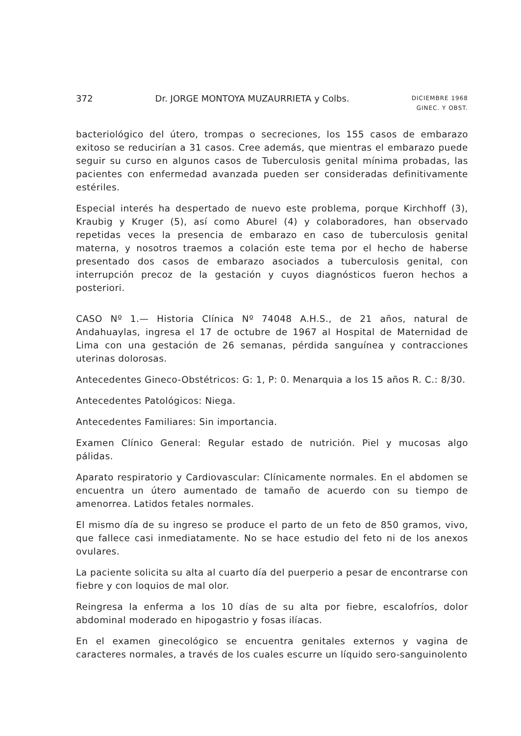372 Dr. JORGE MONTOYA MUZAURRIETA y Colbs. DICIEMBRE 1968
GINEC. Y OBST.
bacteriológico del útero, trompas o secreciones, los 155 casos de embarazo exitoso se reducirían a 31 casos. Cree además, que mientras el embarazo puede seguir su curso en algunos casos de Tuberculosis genital mínima probadas, las pacientes con enfermedad avanzada pueden ser consideradas definitivamente estériles.
Especial interés ha despertado de nuevo este problema, porque Kirchhoff (3), Kraubig y Kruger (5), así como Aburel (4) y colaboradores, han observado repetidas veces la presencia de embarazo en caso de tuberculosis genital materna, y nosotros traemos a colación este tema por el hecho de haberse presentado dos casos de embarazo asociados a tuberculosis genital, con interrupción precoz de la gestación y cuyos diagnósticos fueron hechos a posteriori.
CASO Nº 1.— Historia Clínica Nº 74048 A.H.S., de 21 años, natural de Andahuaylas, ingresa el 17 de octubre de 1967 al Hospital de Maternidad de Lima con una gestación de 26 semanas, pérdida sanguínea y contracciones uterinas dolorosas.
Antecedentes Gineco-Obstétricos: G: 1, P: 0. Menarquia a los 15 años R. C.: 8/30.
Antecedentes Patológicos: Niega.
Antecedentes Familiares: Sin importancia.
Examen Clínico General: Regular estado de nutrición. Piel y mucosas algo pálidas.
Aparato respiratorio y Cardiovascular: Clínicamente normales. En el abdomen se encuentra un útero aumentado de tamaño de acuerdo con su tiempo de amenorrea. Latidos fetales normales.
El mismo día de su ingreso se produce el parto de un feto de 850 gramos, vivo, que fallece casi inmediatamente. No se hace estudio del feto ni de los anexos ovulares.
La paciente solicita su alta al cuarto día del puerperio a pesar de encontrarse con fiebre y con loquios de mal olor.
Reingresa la enferma a los 10 días de su alta por fiebre, escalofríos, dolor abdominal moderado en hipogastrio y fosas ilíacas.
En el examen ginecológico se encuentra genitales externos y vagina de caracteres normales, a través de los cuales escurre un líquido sero-sanguinolento